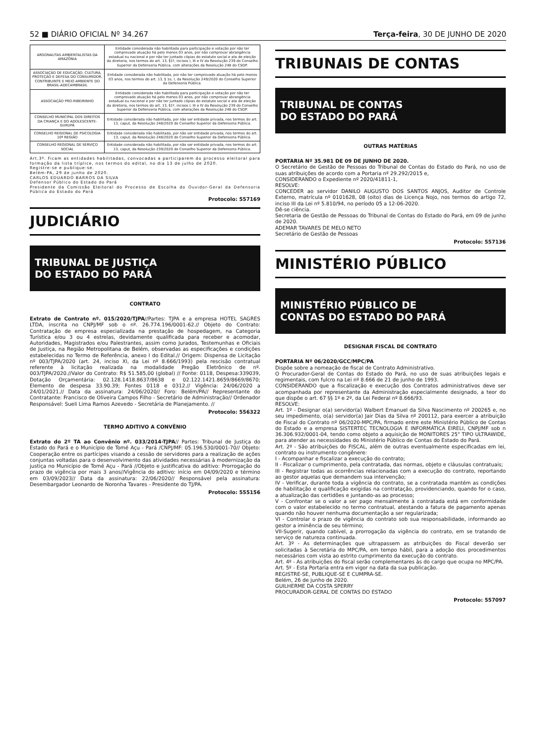52 ■ DIÁRIO OFICIAL Nº 34.267 Terça-feira, 30 DE JUNHO DE 2020
| ARGONAUTAS AMBIENTALISTAS DA AMAZÔNIA | Entidade considerada não habilitada para participação e votação por não ter comprovado atuação há pelo menos 03 anos, por não comprovar abrangência estadual ou nacional e por não ter juntado cópias do estatuto social e ata de eleição da diretoria, nos termos do art. 13, §1º, incisos I, III e IV da Resolução 239 do Conselho Superior da Defensoria Pública, com alterações da Resolução 248 do CSDP. |
| ASSOCIAÇÃO DE EDUCAÇÃO, CULTURA, PROTEÇÃO E DEFESA DO CONSUMIDOR, CONTRIBUINTE E MEIO AMBIENTE DO BRASIL-ADECAMBRASIL | Entidade considerada não habilitada, por não ter comprovado atuação há pelo menos 03 anos, nos termos do art. 13, § 1o, I, da Resolução 249/2020 do Conselho Superior da Defensoria Pública. |
| ASSOCIAÇÃO PRO-RIBEIRINHO | Entidade considerada não habilitada para participação e votação por não ter comprovado atuação há pelo menos 03 anos, por não comprovar abrangência estadual ou nacional e por não ter juntado cópias do estatuto social e ata de eleição da diretoria, nos termos do art. 13, §1º, incisos I, III e IV da Resolução 239 do Conselho Superior da Defensoria Pública, com alterações da Resolução 248 do CSDP. |
| CONSELHO MUNICIPAL DOS DIREITOS DA CRIANÇA E DO ADOLESCENTE-GURUPÁ | Entidade considerada não habilitada, por não ser entidade privada, nos termos do art. 13, caput, da Resolução 248/2020 do Conselho Superior da Defensoria Pública. |
| CONSELHO REGIONAL DE PSICOLOGIA 10ª REGIÃO | Entidade considerada não habilitada, por não ser entidade privada, nos termos do art. 13, caput, da Resolução 248/2020 do Conselho Superior da Defensoria Pública. |
| CONSELHO REGIONAL DE SERVIÇO SOCIAL | Entidade considerada não habilitada, por não ser entidade privada, nos termos do art. 13, caput, da Resolução 239/2020 do Conselho Superior da Defensoria Pública. |
Art.3º. Ficam as entidades habilitadas, convocadas a participarem do processo eleitoral para formação da lista tríplice, nos termos do edital, no dia 13 de julho de 2020.
Registre-se e publique-se.
Belém-PA, 29 de junho de 2020.
CARLOS EDUARDO BARROS DA SILVA
Defensor Público do Estado do Pará
Presidente da Comissão Eleitoral do Processo de Escolha do Ouvidor-Geral da Defensoria Pública do Estado do Pará
Protocolo: 557169
JUDICIÁRIO
TRIBUNAL DE JUSTIÇA
DO ESTADO DO PARÁ
CONTRATO
Extrato de Contrato nº. 015/2020/TJPA//Partes: TJPA e a empresa HOTEL SAGRES LTDA, inscrita no CNPJ/MF sob o nº. 26.774.196/0001-62.// Objeto do Contrato: Contratação de empresa especializada na prestação de hospedagem, na Categoria Turística e/ou 3 ou 4 estrelas, devidamente qualificada para receber e acomodar, Autoridades, Magistrados e/ou Palestrantes, assim como Jurados, Testemunhas e Oficiais de Justiça, na Região Metropolitana de Belém, observadas as especificações e condições estabelecidas no Termo de Referência, anexo I do Edital.// Origem: Dispensa de Licitação nº 003/TJPA/2020 (art. 24, inciso XI, da Lei nº 8.666/1993) pela rescisão contratual referente à licitação realizada na modalidade Pregão Eletrônico de nº. 003/TJPA/2020.//Valor do Contrato: R$ 51.585,00 (global) // Fonte: 0118, Despesa:339039, Dotação Orçamentária: 02.128.1418.8637/8638 e 02.122.1421.8659/8669/8670; Elemento de despesa 33.90.39; Fontes 0118 e 0312.// Vigência: 24/06/2020 a 24/01/2021.// Data da assinatura: 24/06/2020// Foro: Belém/PA// Representante do Contratante: Francisco de Oliveira Campos Filho - Secretário de Administração// Ordenador Responsável: Sueli Lima Ramos Azevedo - Secretária de Planejamento. //
Protocolo: 556322
TERMO ADITIVO A CONVÊNIO
Extrato do 2º TA ao Convênio nº. 033/2014-TJPA// Partes: Tribunal de Justiça do Estado do Pará e o Município de Tomé Açu - Pará /CNPJ/MF: 05.196.530/0001-70// Objeto: Cooperação entre os partícipes visando a cessão de servidores para a realização de ações conjuntas voltadas para o desenvolvimento das atividades necessárias à modernização da justiça no Município de Tomé Açu - Pará //Objeto e justificativa do aditivo: Prorrogação do prazo de vigência por mais 3 anos//Vigência do aditivo: início em 04/09/2020 e término em 03/09/2023// Data da assinatura: 22/06/2020// Responsável pela assinatura: Desembargador Leonardo de Noronha Tavares - Presidente do TJ/PA.
Protocolo: 555156
TRIBUNAIS DE CONTAS
TRIBUNAL DE CONTAS
DO ESTADO DO PARÁ
OUTRAS MATÉRIAS
PORTARIA Nº 35.981 DE 09 DE JUNHO DE 2020.
O Secretário de Gestão de Pessoas do Tribunal de Contas do Estado do Pará, no uso de suas atribuições de acordo com a Portaria nº 29.292/2015 e,
CONSIDERANDO o Expediente nº 2020/41811-1,
RESOLVE:
CONCEDER ao servidor DANILO AUGUSTO DOS SANTOS ANJOS, Auditor de Controle Externo, matrícula nº 0101628, 08 (oito) dias de Licença Nojo, nos termos do artigo 72, inciso III da Lei nº 5.810/94, no período 05 a 12-06-2020.
Dê-se ciência.
Secretaria de Gestão de Pessoas do Tribunal de Contas do Estado do Pará, em 09 de junho de 2020.
ADEMAR TAVARES DE MELO NETO
Secretário de Gestão de Pessoas
Protocolo: 557136
MINISTÉRIO PÚBLICO
MINISTÉRIO PÚBLICO DE
CONTAS DO ESTADO DO PARÁ
DESIGNAR FISCAL DE CONTRATO
PORTARIA Nº 06/2020/GCC/MPC/PA
Dispõe sobre a nomeação de fiscal de Contrato Administrativo.
O Procurador-Geral de Contas do Estado do Pará, no uso de suas atribuições legais e regimentais, com fulcro na Lei nº 8.666 de 21 de junho de 1993.
CONSIDERANDO que a fiscalização e execução dos Contratos administrativos deve ser acompanhada por representante da Administração especialmente designado, a teor do que dispõe o art. 67 §§ 1º e 2º, da Lei Federal nº 8.666/93.
RESOLVE:
Art. 1º - Designar o(a) servidor(a) Walbert Emanuel da Silva Nascimento nº 200265 e, no seu impedimento, o(a) servidor(a) Jair Dias da Silva nº 200112, para exercer a atribuição de Fiscal do Contrato nº 06/2020-MPC/PA, firmado entre este Ministério Público de Contas do Estado e a empresa SISTERTEC TECNOLOGIA E INFORMÁTICA EIRELI, CNPJ/MF sob n 36.306.932/0001-04, tendo como objeto a aquisição de MONITORES 25" TIPO ULTRAWIDE, para atender as necessidades do Ministério Público de Contas do Estado do Pará.
Art. 2º - São atribuições do FISCAL, além de outras eventualmente especificadas em lei, contrato ou instrumento congênere:
I - Acompanhar e fiscalizar a execução do contrato;
II - Fiscalizar o cumprimento, pela contratada, das normas, objeto e cláusulas contratuais;
III - Registrar todas as ocorrências relacionadas com a execução do contrato, reportando ao gestor aquelas que demandem sua intervenção;
IV - Verificar, durante toda a vigência do contrato, se a contratada mantém as condições de habilitação e qualificação exigidas na contratação, providenciando, quando for o caso, a atualização das certidões e juntando-as ao processo;
V - Confrontar se o valor a ser pago mensalmente à contratada está em conformidade com o valor estabelecido no termo contratual, atestando a fatura de pagamento apenas quando não houver nenhuma documentação a ser regularizada;
VI - Controlar o prazo de vigência do contrato sob sua responsabilidade, informando ao gestor a iminência de seu término;
VII-Sugerir, quando cabível, a prorrogação da vigência do contrato, em se tratando de serviço de natureza continuada.
Art. 3º - As determinações que ultrapassem as atribuições do Fiscal deverão ser solicitadas à Secretária do MPC/PA, em tempo hábil, para a adoção dos procedimentos necessários com vista ao estrito cumprimento da execução do contrato.
Art. 4º - As atribuições do fiscal serão complementares às do cargo que ocupa no MPC/PA.
Art. 5º - Esta Portaria entra em vigor na data da sua publicação.
REGISTRE-SE, PUBLIQUE-SE E CUMPRA-SE.
Belém, 26 de junho de 2020.
GUILHERME DA COSTA SPERRY
PROCURADOR-GERAL DE CONTAS DO ESTADO
Protocolo: 557097